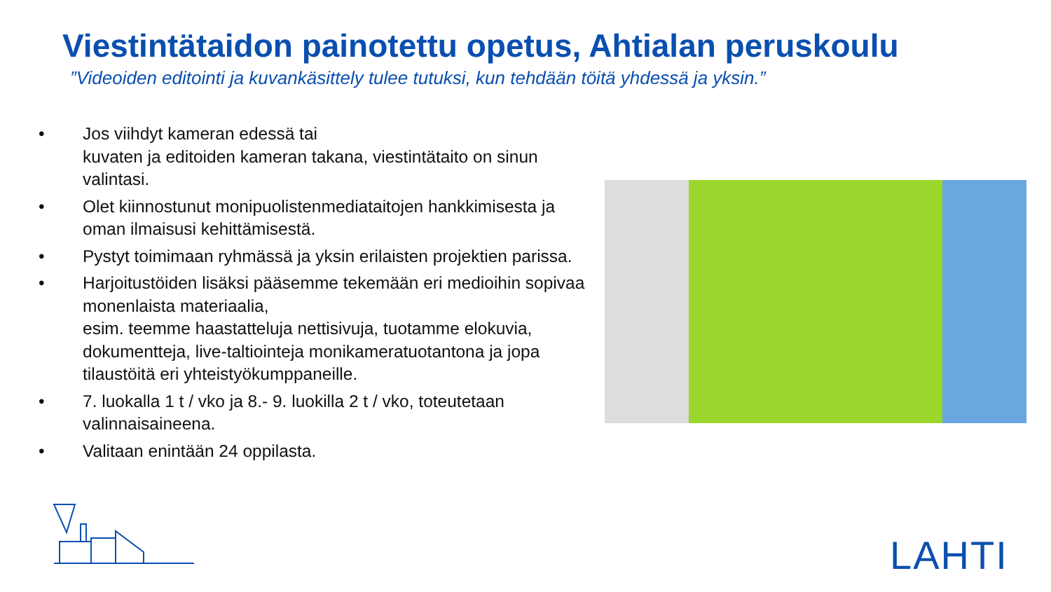Viestintätaidon painotettu opetus, Ahtialan peruskoulu
”Videoiden editointi ja kuvankäsittely tulee tutuksi, kun tehdään töitä yhdessä ja yksin.”
• Jos viihdyt kameran edessä tai
kuvaten ja editoiden kameran takana, viestintätaito on sinun valintasi.
• Olet kiinnostunut monipuolistenmediataitojen hankkimisesta ja oman ilmaisusi kehittämisestä.
• Pystyt toimimaan ryhmässä ja yksin erilaisten projektien parissa.
• Harjoitustöiden lisäksi pääsemme tekemään eri medioihin sopivaa monenlaista materiaalia,
esim. teemme haastatteluja nettisivuja, tuotamme elokuvia, dokumentteja, live-taltiointeja monikameratuotantona ja jopa tilaustöitä eri yhteistyökumppaneille.
• 7. luokalla 1 t / vko ja 8.- 9. luokilla 2 t / vko, toteutetaan valinnaisaineena.
• Valitaan enintään 24 oppilasta.
LAHTI